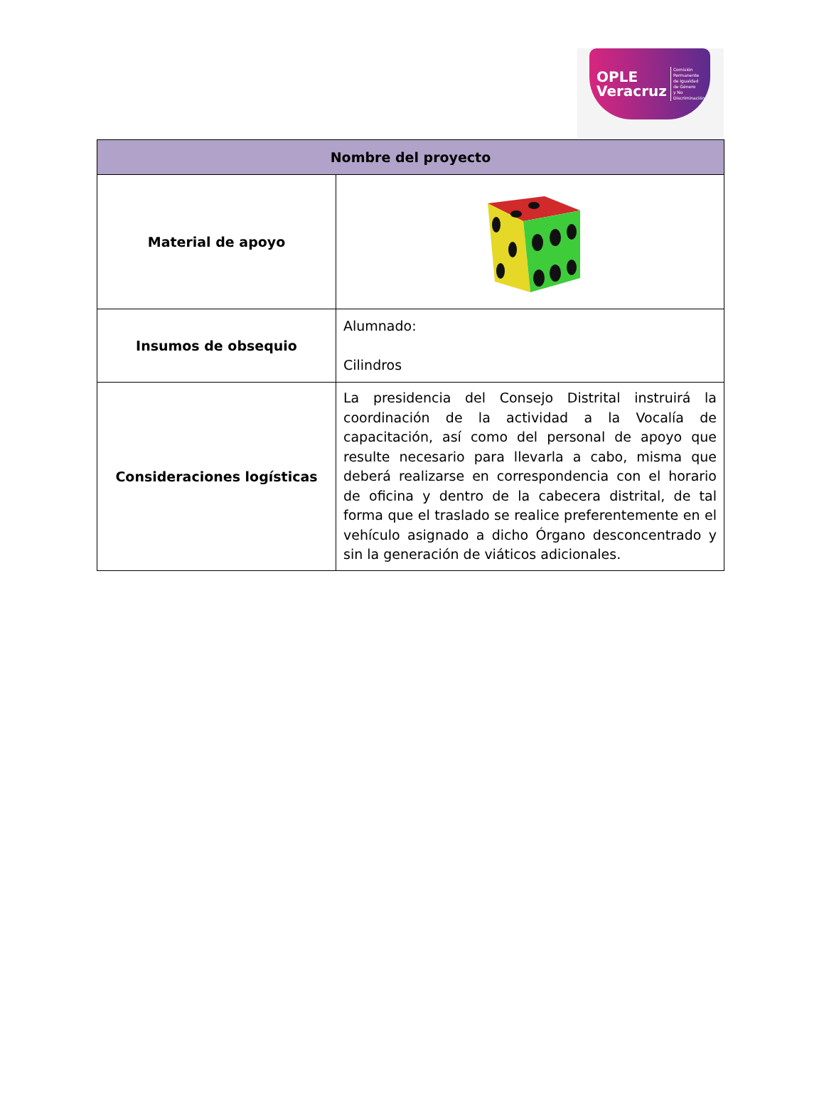OPLE
Veracruz
Comisión Permanente
de Igualdad
de Género
y No Discriminación
| Nombre del proyecto | |
| --- | --- |
| Material de apoyo | |
| Insumos de obsequio | Alumnado: Cilindros |
| Consideraciones logísticas | La presidencia del Consejo Distrital instruirá la coordinación de la actividad a la Vocalía de capacitación, así como del personal de apoyo que resulte necesario para llevarla a cabo, misma que deberá realizarse en correspondencia con el horario de oficina y dentro de la cabecera distrital, de tal forma que el traslado se realice preferentemente en el vehículo asignado a dicho Órgano desconcentrado y sin la generación de viáticos adicionales. |